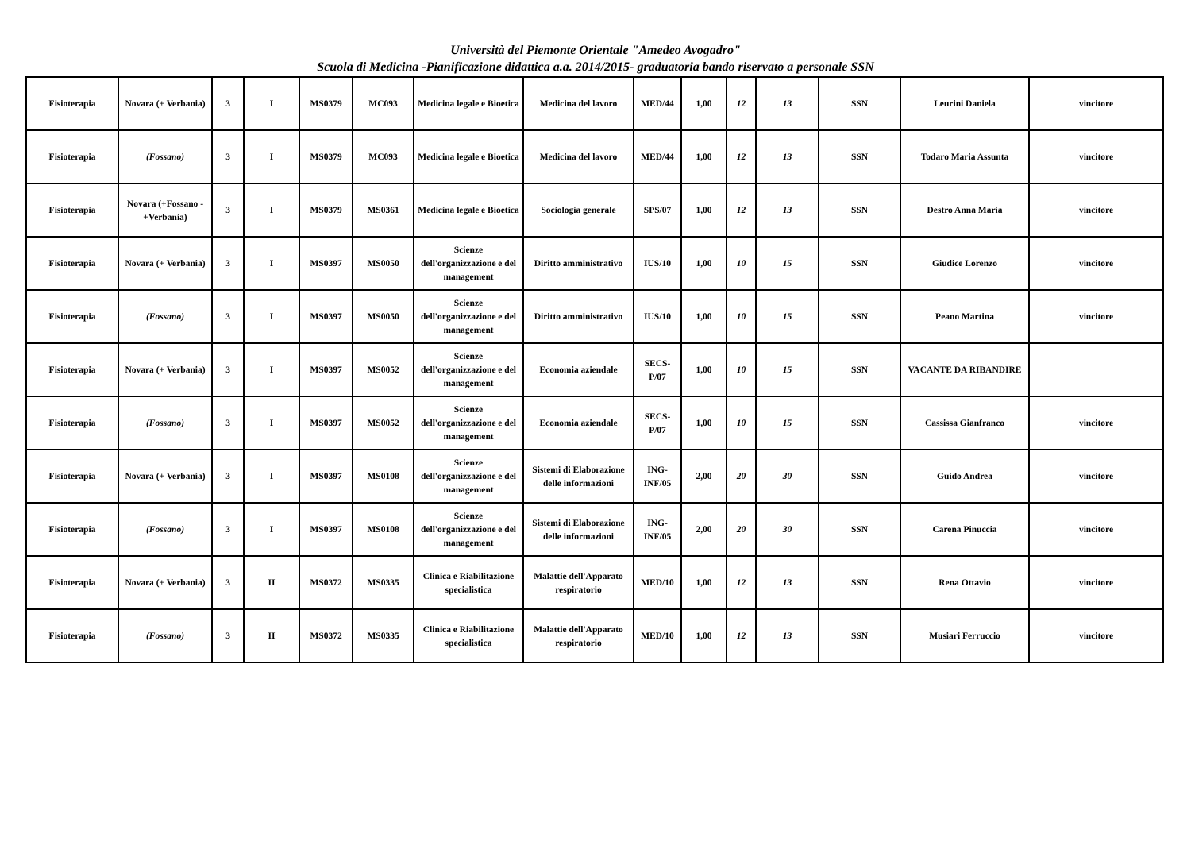Università del Piemonte Orientale "Amedeo Avogadro"
Scuola di Medicina -Pianificazione didattica a.a. 2014/2015- graduatoria bando riservato a personale SSN
| Fisioterapia | Novara (+ Verbania) | 3 | I | MS0379 | MC093 | Medicina legale e Bioetica | Medicina del lavoro | MED/44 | 1,00 | 12 | 13 | SSN | Leurini Daniela | vincitore |
| Fisioterapia | (Fossano) | 3 | I | MS0379 | MC093 | Medicina legale e Bioetica | Medicina del lavoro | MED/44 | 1,00 | 12 | 13 | SSN | Todaro Maria Assunta | vincitore |
| Fisioterapia | Novara (+Fossano - +Verbania) | 3 | I | MS0379 | MS0361 | Medicina legale e Bioetica | Sociologia generale | SPS/07 | 1,00 | 12 | 13 | SSN | Destro Anna Maria | vincitore |
| Fisioterapia | Novara (+ Verbania) | 3 | I | MS0397 | MS0050 | Scienze dell'organizzazione e del management | Diritto amministrativo | IUS/10 | 1,00 | 10 | 15 | SSN | Giudice Lorenzo | vincitore |
| Fisioterapia | (Fossano) | 3 | I | MS0397 | MS0050 | Scienze dell'organizzazione e del management | Diritto amministrativo | IUS/10 | 1,00 | 10 | 15 | SSN | Peano Martina | vincitore |
| Fisioterapia | Novara (+ Verbania) | 3 | I | MS0397 | MS0052 | Scienze dell'organizzazione e del management | Economia aziendale | SECS-P/07 | 1,00 | 10 | 15 | SSN | VACANTE DA RIBANDIRE | |
| Fisioterapia | (Fossano) | 3 | I | MS0397 | MS0052 | Scienze dell'organizzazione e del management | Economia aziendale | SECS-P/07 | 1,00 | 10 | 15 | SSN | Cassissa Gianfranco | vincitore |
| Fisioterapia | Novara (+ Verbania) | 3 | I | MS0397 | MS0108 | Scienze dell'organizzazione e del management | Sistemi di Elaborazione delle informazioni | ING-INF/05 | 2,00 | 20 | 30 | SSN | Guido Andrea | vincitore |
| Fisioterapia | (Fossano) | 3 | I | MS0397 | MS0108 | Scienze dell'organizzazione e del management | Sistemi di Elaborazione delle informazioni | ING-INF/05 | 2,00 | 20 | 30 | SSN | Carena Pinuccia | vincitore |
| Fisioterapia | Novara (+ Verbania) | 3 | II | MS0372 | MS0335 | Clinica e Riabilitazione specialistica | Malattie dell'Apparato respiratorio | MED/10 | 1,00 | 12 | 13 | SSN | Rena Ottavio | vincitore |
| Fisioterapia | (Fossano) | 3 | II | MS0372 | MS0335 | Clinica e Riabilitazione specialistica | Malattie dell'Apparato respiratorio | MED/10 | 1,00 | 12 | 13 | SSN | Musiari Ferruccio | vincitore |